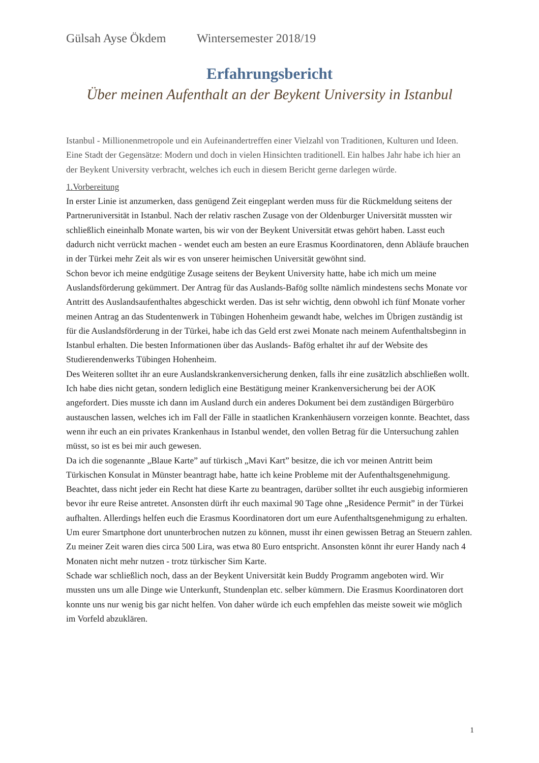Gülsah Ayse Ökdem Wintersemester 2018/19
Erfahrungsbericht
Über meinen Aufenthalt an der Beykent University in Istanbul
Istanbul - Millionenmetropole und ein Aufeinandertreffen einer Vielzahl von Traditionen, Kulturen und Ideen. Eine Stadt der Gegensätze: Modern und doch in vielen Hinsichten traditionell. Ein halbes Jahr habe ich hier an der Beykent University verbracht, welches ich euch in diesem Bericht gerne darlegen würde.
1.Vorbereitung
In erster Linie ist anzumerken, dass genügend Zeit eingeplant werden muss für die Rückmeldung seitens der Partneruniversität in Istanbul. Nach der relativ raschen Zusage von der Oldenburger Universität mussten wir schließlich eineinhalb Monate warten, bis wir von der Beykent Universität etwas gehört haben. Lasst euch dadurch nicht verrückt machen - wendet euch am besten an eure Erasmus Koordinatoren, denn Abläufe brauchen in der Türkei mehr Zeit als wir es von unserer heimischen Universität gewöhnt sind.
Schon bevor ich meine endgütige Zusage seitens der Beykent University hatte, habe ich mich um meine Auslandsförderung gekümmert. Der Antrag für das Auslands-Bafög sollte nämlich mindestens sechs Monate vor Antritt des Auslandsaufenthaltes abgeschickt werden. Das ist sehr wichtig, denn obwohl ich fünf Monate vorher meinen Antrag an das Studentenwerk in Tübingen Hohenheim gewandt habe, welches im Übrigen zuständig ist für die Auslandsförderung in der Türkei, habe ich das Geld erst zwei Monate nach meinem Aufenthaltsbeginn in Istanbul erhalten. Die besten Informationen über das Auslands- Bafög erhaltet ihr auf der Website des Studierendenwerks Tübingen Hohenheim.
Des Weiteren solltet ihr an eure Auslandskrankenversicherung denken, falls ihr eine zusätzlich abschließen wollt. Ich habe dies nicht getan, sondern lediglich eine Bestätigung meiner Krankenversicherung bei der AOK angefordert. Dies musste ich dann im Ausland durch ein anderes Dokument bei dem zuständigen Bürgerbüro austauschen lassen, welches ich im Fall der Fälle in staatlichen Krankenhäusern vorzeigen konnte. Beachtet, dass wenn ihr euch an ein privates Krankenhaus in Istanbul wendet, den vollen Betrag für die Untersuchung zahlen müsst, so ist es bei mir auch gewesen.
Da ich die sogenannte „Blaue Karte” auf türkisch „Mavi Kart” besitze, die ich vor meinen Antritt beim Türkischen Konsulat in Münster beantragt habe, hatte ich keine Probleme mit der Aufenthaltsgenehmigung. Beachtet, dass nicht jeder ein Recht hat diese Karte zu beantragen, darüber solltet ihr euch ausgiebig informieren bevor ihr eure Reise antretet. Ansonsten dürft ihr euch maximal 90 Tage ohne „Residence Permit” in der Türkei aufhalten. Allerdings helfen euch die Erasmus Koordinatoren dort um eure Aufenthaltsgenehmigung zu erhalten.
Um eurer Smartphone dort ununterbrochen nutzen zu können, musst ihr einen gewissen Betrag an Steuern zahlen. Zu meiner Zeit waren dies circa 500 Lira, was etwa 80 Euro entspricht. Ansonsten könnt ihr eurer Handy nach 4 Monaten nicht mehr nutzen - trotz türkischer Sim Karte.
Schade war schließlich noch, dass an der Beykent Universität kein Buddy Programm angeboten wird. Wir mussten uns um alle Dinge wie Unterkunft, Stundenplan etc. selber kümmern. Die Erasmus Koordinatoren dort konnte uns nur wenig bis gar nicht helfen. Von daher würde ich euch empfehlen das meiste soweit wie möglich im Vorfeld abzuklären.
1